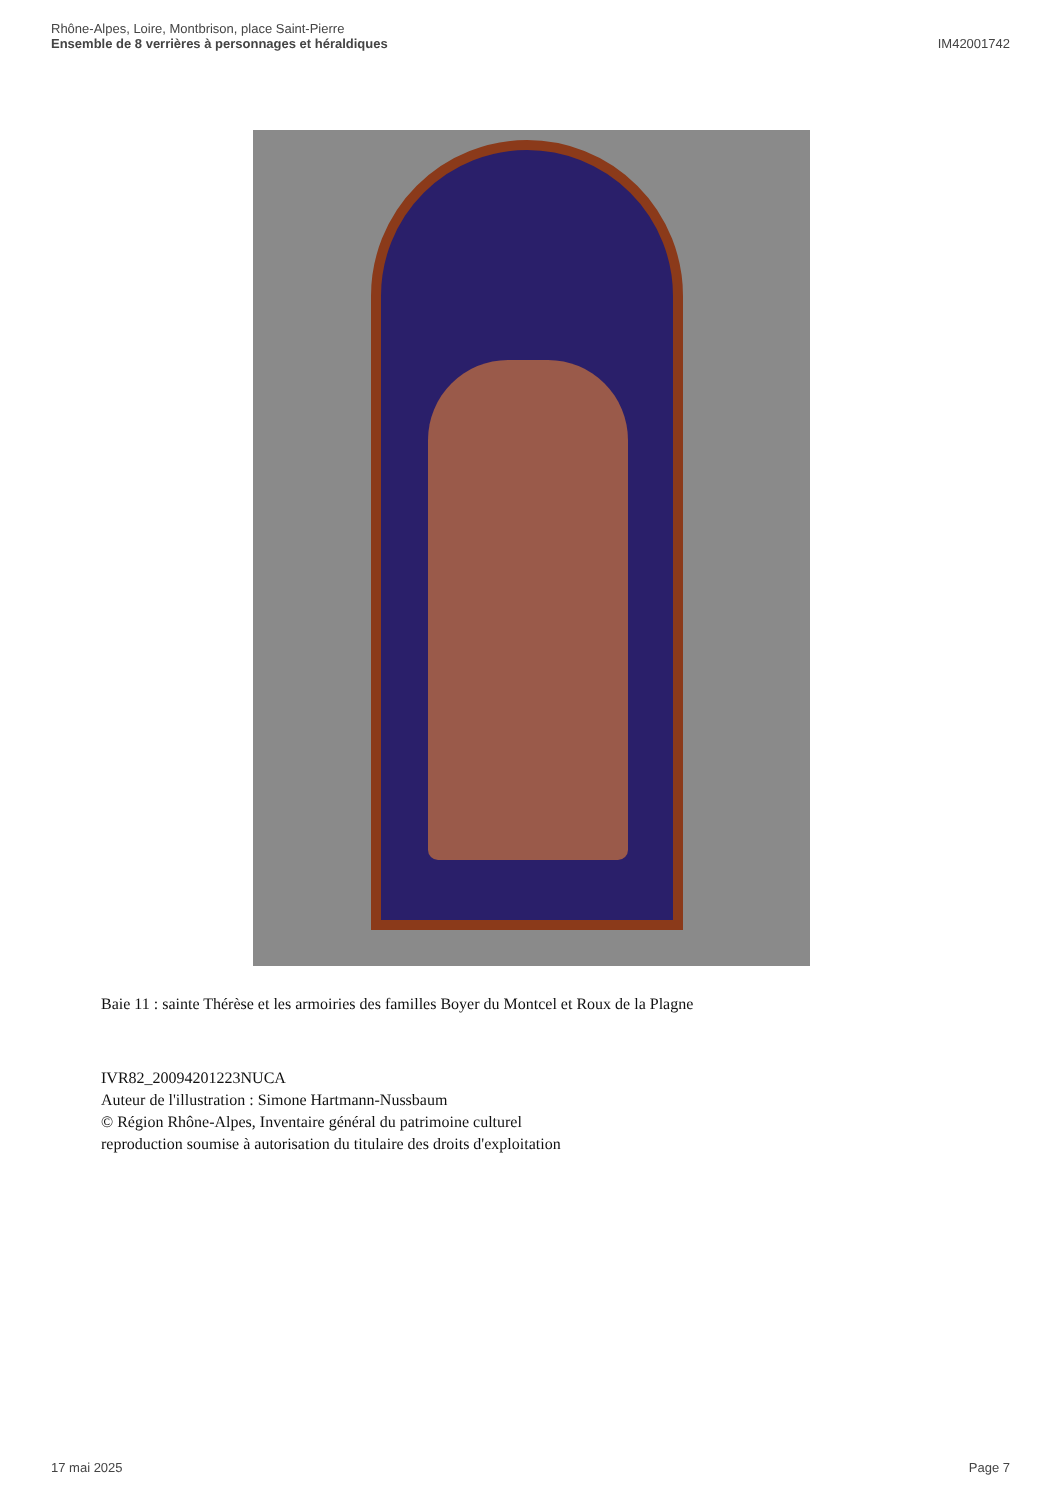Rhône-Alpes, Loire, Montbrison, place Saint-Pierre
Ensemble de 8 verrières à personnages et héraldiques
IM42001742
Baie 11 : sainte Thérèse et les armoiries des familles Boyer du Montcel et Roux de la Plagne
IVR82_20094201223NUCA
Auteur de l'illustration : Simone Hartmann-Nussbaum
© Région Rhône-Alpes, Inventaire général du patrimoine culturel
reproduction soumise à autorisation du titulaire des droits d'exploitation
17 mai 2025 Page 7